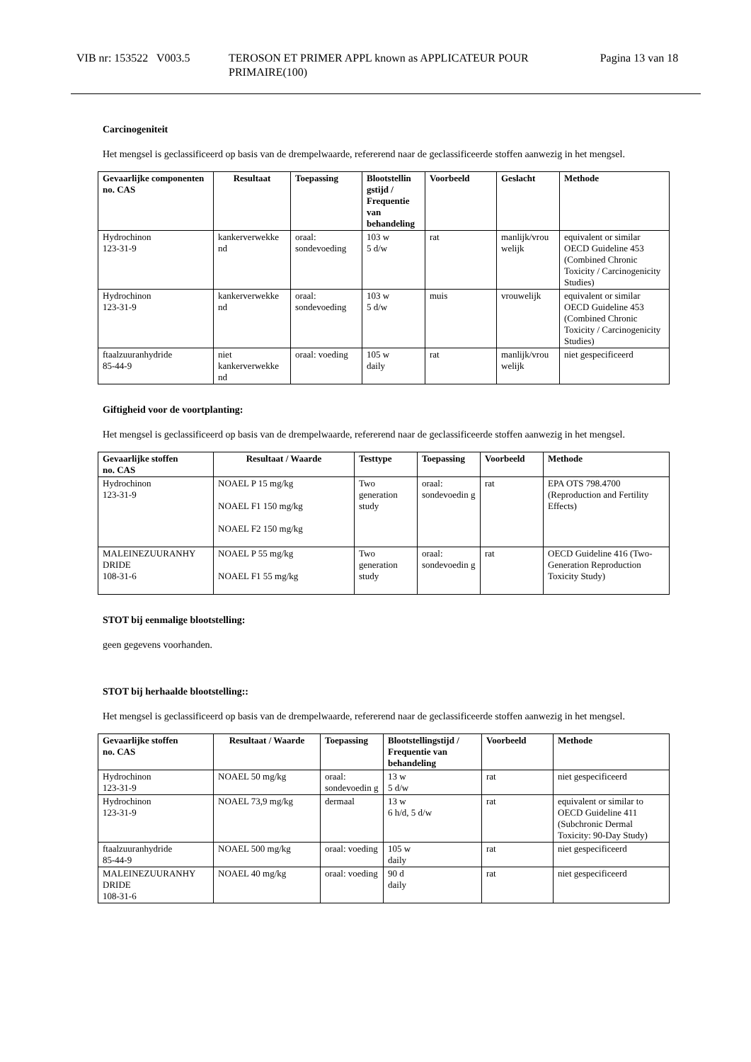VIB nr: 153522 V003.5
TEROSON ET PRIMER APPL known as APPLICATEUR POUR PRIMAIRE(100)
Pagina 13 van 18
Carcinogeniteit
Het mengsel is geclassificeerd op basis van de drempelwaarde, refererend naar de geclassificeerde stoffen aanwezig in het mengsel.
| Gevaarlijke componenten no. CAS | Resultaat | Toepassing | Blootstellin gstijd / Frequentie van behandeling | Voorbeeld | Geslacht | Methode |
| --- | --- | --- | --- | --- | --- | --- |
| Hydrochinon 123-31-9 | kankerverwekke nd | oraal: sondevoeding | 103 w 5 d/w | rat | manlijk/vrou welijk | equivalent or similar OECD Guideline 453 (Combined Chronic Toxicity / Carcinogenicity Studies) |
| Hydrochinon 123-31-9 | kankerverwekke nd | oraal: sondevoeding | 103 w 5 d/w | muis | vrouwelijk | equivalent or similar OECD Guideline 453 (Combined Chronic Toxicity / Carcinogenicity Studies) |
| ftaalzuuranhydride 85-44-9 | niet kankerverwekke nd | oraal: voeding | 105 w daily | rat | manlijk/vrou welijk | niet gespecificeerd |
Giftigheid voor de voortplanting:
Het mengsel is geclassificeerd op basis van de drempelwaarde, refererend naar de geclassificeerde stoffen aanwezig in het mengsel.
| Gevaarlijke stoffen no. CAS | Resultaat / Waarde | Testtype | Toepassing | Voorbeeld | Methode |
| --- | --- | --- | --- | --- | --- |
| Hydrochinon 123-31-9 | NOAEL P 15 mg/kg NOAEL F1 150 mg/kg NOAEL F2 150 mg/kg | Two generation study | oraal: sondevoedin g | rat | EPA OTS 798.4700 (Reproduction and Fertility Effects) |
| MALEINEZUURANHY DRIDE 108-31-6 | NOAEL P 55 mg/kg NOAEL F1 55 mg/kg | Two generation study | oraal: sondevoedin g | rat | OECD Guideline 416 (Two-Generation Reproduction Toxicity Study) |
STOT bij eenmalige blootstelling:
geen gegevens voorhanden.
STOT bij herhaalde blootstelling::
Het mengsel is geclassificeerd op basis van de drempelwaarde, refererend naar de geclassificeerde stoffen aanwezig in het mengsel.
| Gevaarlijke stoffen no. CAS | Resultaat / Waarde | Toepassing | Blootstellingstijd / Frequentie van behandeling | Voorbeeld | Methode |
| --- | --- | --- | --- | --- | --- |
| Hydrochinon 123-31-9 | NOAEL 50 mg/kg | oraal: sondevoedin g | 13 w 5 d/w | rat | niet gespecificeerd |
| Hydrochinon 123-31-9 | NOAEL 73,9 mg/kg | dermaal | 13 w 6 h/d, 5 d/w | rat | equivalent or similar to OECD Guideline 411 (Subchronic Dermal Toxicity: 90-Day Study) |
| ftaalzuuranhydride 85-44-9 | NOAEL 500 mg/kg | oraal: voeding | 105 w daily | rat | niet gespecificeerd |
| MALEINEZUURANHY DRIDE 108-31-6 | NOAEL 40 mg/kg | oraal: voeding | 90 d daily | rat | niet gespecificeerd |